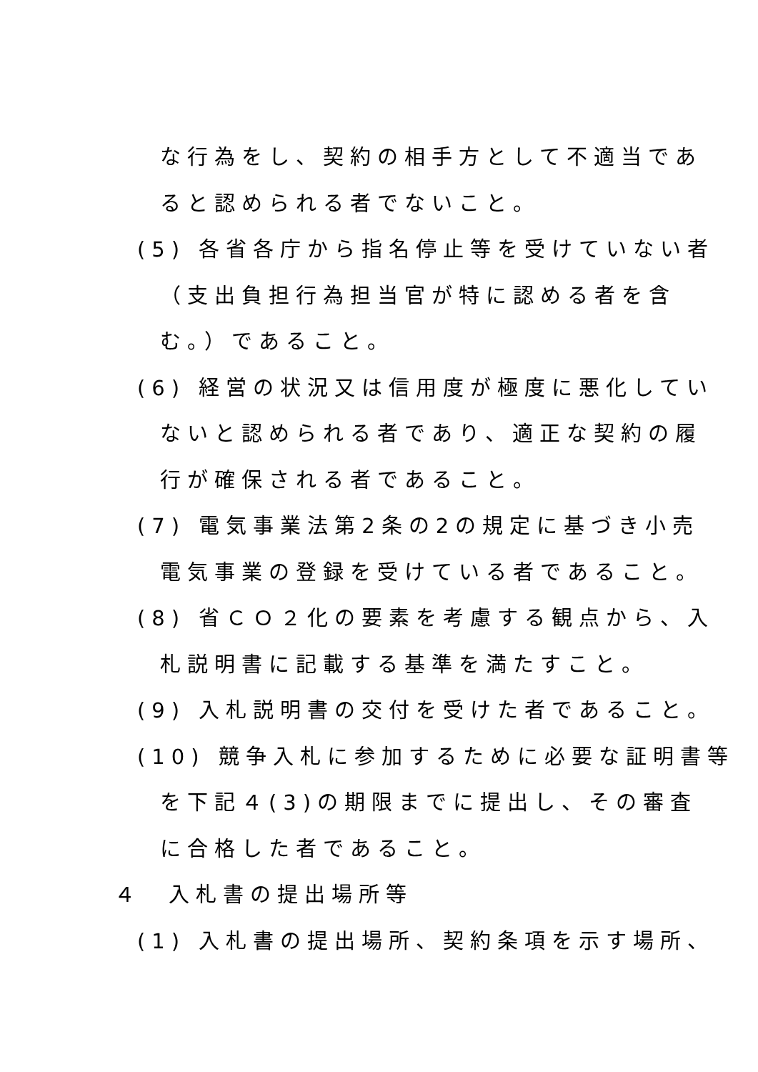な行為をし、契約の相手方として不適当であ
ると認められる者でないこと。
(5) 各省各庁から指名停止等を受けていない者
（支出負担行為担当官が特に認める者を含
む。）であること。
(6) 経営の状況又は信用度が極度に悪化してい
ないと認められる者であり、適正な契約の履
行が確保される者であること。
(7) 電気事業法第2条の2の規定に基づき小売
電気事業の登録を受けている者であること。
(8) 省ＣＯ２化の要素を考慮する観点から、入
札説明書に記載する基準を満たすこと。
(9) 入札説明書の交付を受けた者であること。
(10) 競争入札に参加するために必要な証明書等
を下記４(3)の期限までに提出し、その審査
に合格した者であること。
４　入札書の提出場所等
(1) 入札書の提出場所、契約条項を示す場所、